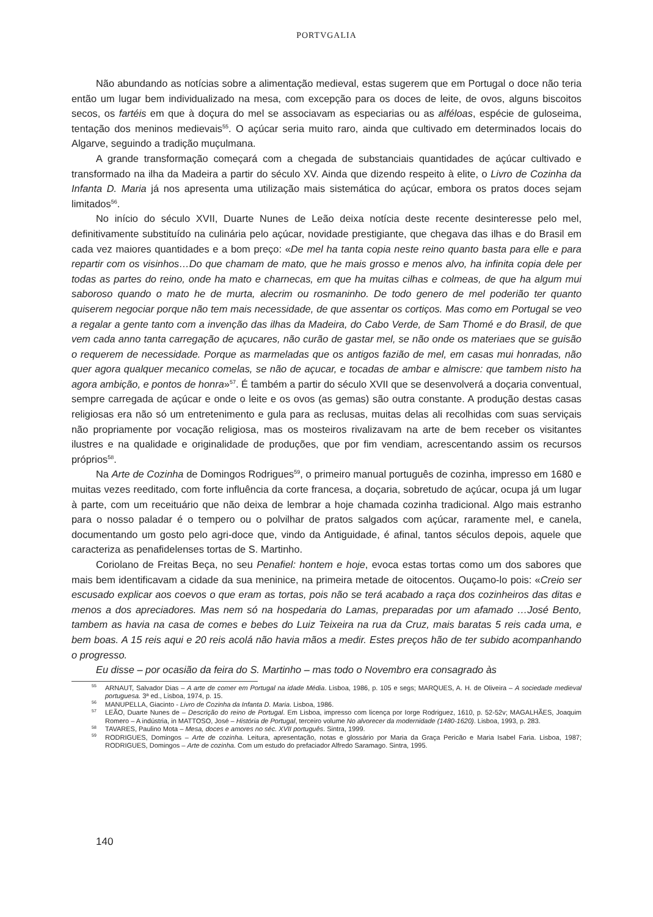PORTVGALIA
Não abundando as notícias sobre a alimentação medieval, estas sugerem que em Portugal o doce não teria então um lugar bem individualizado na mesa, com excepção para os doces de leite, de ovos, alguns biscoitos secos, os fartéis em que à doçura do mel se associavam as especiarias ou as alféloas, espécie de guloseima, tentação dos meninos medievais<sup>55</sup>. O açúcar seria muito raro, ainda que cultivado em determinados locais do Algarve, seguindo a tradição muçulmana.
A grande transformação começará com a chegada de substanciais quantidades de açúcar cultivado e transformado na ilha da Madeira a partir do século XV. Ainda que dizendo respeito à elite, o Livro de Cozinha da Infanta D. Maria já nos apresenta uma utilização mais sistemática do açúcar, embora os pratos doces sejam limitados<sup>56</sup>.
No início do século XVII, Duarte Nunes de Leão deixa notícia deste recente desinteresse pelo mel, definitivamente substituído na culinária pelo açúcar, novidade prestigiante, que chegava das ilhas e do Brasil em cada vez maiores quantidades e a bom preço: «De mel ha tanta copia neste reino quanto basta para elle e para repartir com os visinhos…Do que chamam de mato, que he mais grosso e menos alvo, ha infinita copia dele per todas as partes do reino, onde ha mato e charnecas, em que ha muitas cilhas e colmeas, de que ha algum mui saboroso quando o mato he de murta, alecrim ou rosmaninho. De todo genero de mel poderião ter quanto quiserem negociar porque não tem mais necessidade, de que assentar os cortiços. Mas como em Portugal se veo a regalar a gente tanto com a invenção das ilhas da Madeira, do Cabo Verde, de Sam Thomé e do Brasil, de que vem cada anno tanta carregação de açucares, não curão de gastar mel, se não onde os materiaes que se guisão o requerem de necessidade. Porque as marmeladas que os antigos fazião de mel, em casas mui honradas, não quer agora qualquer mecanico comelas, se não de açucar, e tocadas de ambar e almiscre: que tambem nisto ha agora ambição, e pontos de honra»<sup>57</sup>. É também a partir do século XVII que se desenvolverá a doçaria conventual, sempre carregada de açúcar e onde o leite e os ovos (as gemas) são outra constante. A produção destas casas religiosas era não só um entretenimento e gula para as reclusas, muitas delas ali recolhidas com suas serviçais não propriamente por vocação religiosa, mas os mosteiros rivalizavam na arte de bem receber os visitantes ilustres e na qualidade e originalidade de produções, que por fim vendiam, acrescentando assim os recursos próprios<sup>58</sup>.
Na Arte de Cozinha de Domingos Rodrigues<sup>59</sup>, o primeiro manual português de cozinha, impresso em 1680 e muitas vezes reeditado, com forte influência da corte francesa, a doçaria, sobretudo de açúcar, ocupa já um lugar à parte, com um receituário que não deixa de lembrar a hoje chamada cozinha tradicional. Algo mais estranho para o nosso paladar é o tempero ou o polvilhar de pratos salgados com açúcar, raramente mel, e canela, documentando um gosto pelo agri-doce que, vindo da Antiguidade, é afinal, tantos séculos depois, aquele que caracteriza as penafidelenses tortas de S. Martinho.
Coriolano de Freitas Beça, no seu Penafiel: hontem e hoje, evoca estas tortas como um dos sabores que mais bem identificavam a cidade da sua meninice, na primeira metade de oitocentos. Ouçamo-lo pois: «Creio ser escusado explicar aos coevos o que eram as tortas, pois não se terá acabado a raça dos cozinheiros das ditas e menos a dos apreciadores. Mas nem só na hospedaria do Lamas, preparadas por um afamado …José Bento, tambem as havia na casa de comes e bebes do Luiz Teixeira na rua da Cruz, mais baratas 5 reis cada uma, e bem boas. A 15 reis aqui e 20 reis acolá não havia mãos a medir. Estes preços hão de ter subido acompanhando o progresso.
Eu disse – por ocasião da feira do S. Martinho – mas todo o Novembro era consagrado às
<sup>55</sup> ARNAUT, Salvador Dias – A arte de comer em Portugal na idade Média. Lisboa, 1986, p. 105 e segs; MARQUES, A. H. de Oliveira – A sociedade medieval portuguesa. 3ª ed., Lisboa, 1974, p. 15.
<sup>56</sup> MANUPELLA, Giacinto - Livro de Cozinha da Infanta D. Maria. Lisboa, 1986.
<sup>57</sup> LEÃO, Duarte Nunes de – Descrição do reino de Portugal. Em Lisboa, impresso com licença por Iorge Rodriguez, 1610, p. 52-52v; MAGALHÃES, Joaquim Romero – A indústria, in MATTOSO, José – História de Portugal, terceiro volume No alvorecer da modernidade (1480-1620). Lisboa, 1993, p. 283.
<sup>58</sup> TAVARES, Paulino Mota – Mesa, doces e amores no séc. XVII português. Sintra, 1999.
<sup>59</sup> RODRIGUES, Domingos – Arte de cozinha. Leitura, apresentação, notas e glossário por Maria da Graça Pericão e Maria Isabel Faria. Lisboa, 1987; RODRIGUES, Domingos – Arte de cozinha. Com um estudo do prefaciador Alfredo Saramago. Sintra, 1995.
140